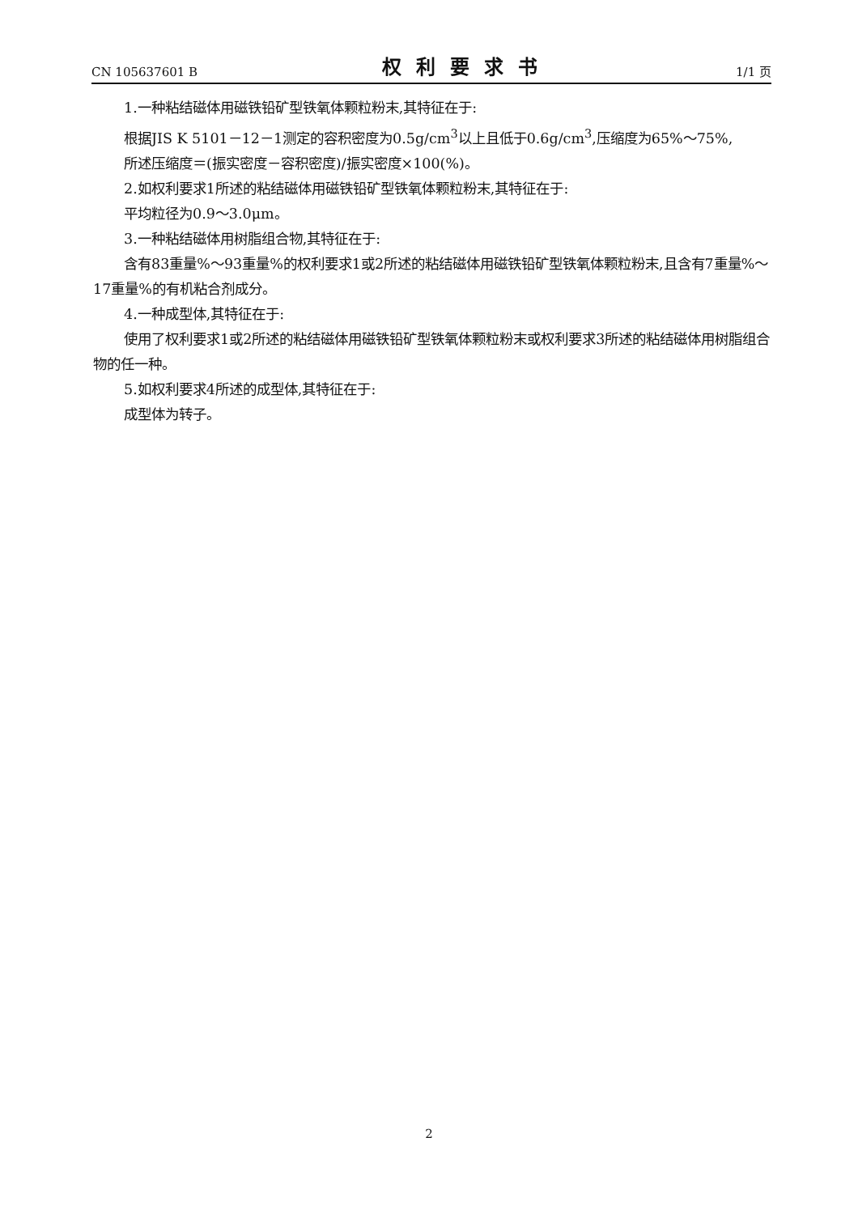CN 105637601 B 权利要求书 1/1 页
1.一种粘结磁体用磁铁铅矿型铁氧体颗粒粉末,其特征在于:
根据JIS K 5101－12－1测定的容积密度为0.5g/cm<sup>3</sup>以上且低于0.6g/cm<sup>3</sup>,压缩度为65%～75%,
所述压缩度＝(振实密度－容积密度)/振实密度×100(%)。
2.如权利要求1所述的粘结磁体用磁铁铅矿型铁氧体颗粒粉末,其特征在于:
平均粒径为0.9～3.0μm。
3.一种粘结磁体用树脂组合物,其特征在于:
含有83重量%～93重量%的权利要求1或2所述的粘结磁体用磁铁铅矿型铁氧体颗粒粉末,且含有7重量%～17重量%的有机粘合剂成分。
4.一种成型体,其特征在于:
使用了权利要求1或2所述的粘结磁体用磁铁铅矿型铁氧体颗粒粉末或权利要求3所述的粘结磁体用树脂组合物的任一种。
5.如权利要求4所述的成型体,其特征在于:
成型体为转子。
2